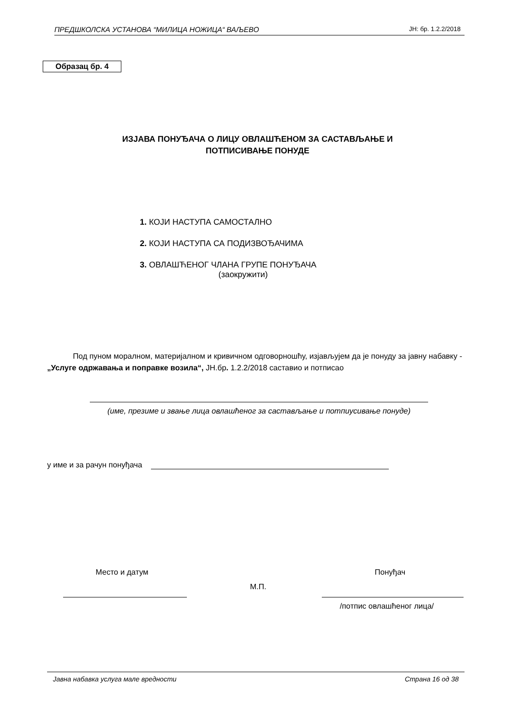ПРЕДШКОЛСКА УСТАНОВА “МИЛИЦА НОЖИЦА“ ВАЉЕВО ЈН: бр. 1.2.2/2018
Образац бр. 4
ИЗЈАВА ПОНУЂАЧА О ЛИЦУ ОВЛАШЋЕНОМ ЗА САСТАВЉАЊЕ И
ПОТПИСИВАЊЕ ПОНУДЕ
1. КОЈИ НАСТУПА САМОСТАЛНО
2. КОЈИ НАСТУПА СА ПОДИЗВОЂАЧИМА
3. ОВЛАШЋЕНОГ ЧЛАНА ГРУПЕ ПОНУЂАЧА
(заокружити)
Под пуном моралном, материјалном и кривичном одговорношћу, изјављујем да је понуду за јавну набавку - „Услуге одржавања и поправке возила“, ЈН.бр. 1.2.2/2018 саставио и потписао
(име, презиме и звање лица овлашћеног за састављање и потпиусивање понуде)
у име и за рачун понуђача
Место и датум Понуђач
М.П.
/потпис овлашћеног лица/
Јавна набавка услуга мале вредности Страна 16 од 38